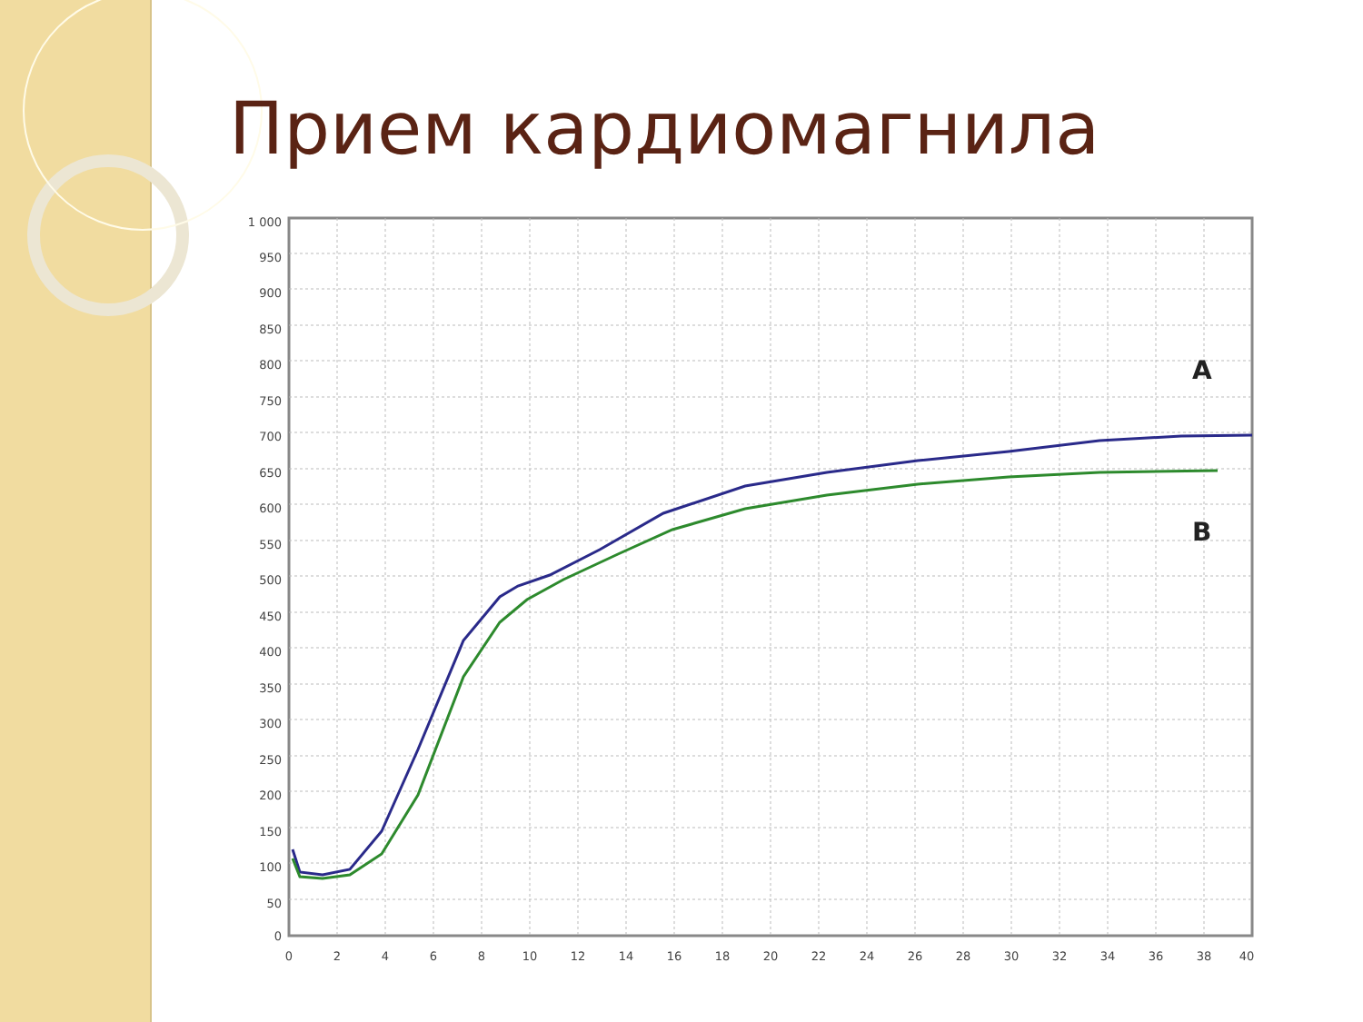Прием кардиомагнила
1 000
950
900
850
800
750
700
650
600
550
500
450
400
350
300
250
200
150
100
50
0
0
2
4
6
8
10
12
14
16
18
20
22
24
26
28
30
32
34
36
38
40
A
B